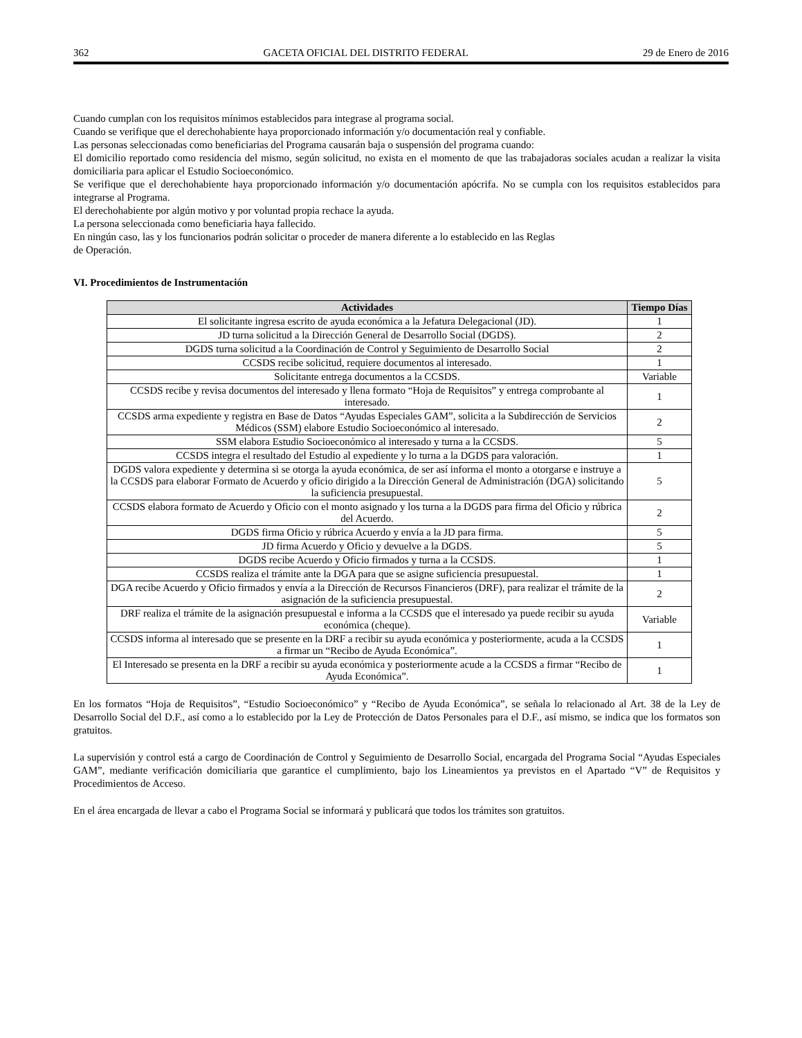362 GACETA OFICIAL DEL DISTRITO FEDERAL 29 de Enero de 2016
Cuando cumplan con los requisitos mínimos establecidos para integrase al programa social.
Cuando se verifique que el derechohabiente haya proporcionado información y/o documentación real y confiable.
Las personas seleccionadas como beneficiarias del Programa causarán baja o suspensión del programa cuando:
El domicilio reportado como residencia del mismo, según solicitud, no exista en el momento de que las trabajadoras sociales acudan a realizar la visita domiciliaria para aplicar el Estudio Socioeconómico.
Se verifique que el derechohabiente haya proporcionado información y/o documentación apócrifa. No se cumpla con los requisitos establecidos para integrarse al Programa.
El derechohabiente por algún motivo y por voluntad propia rechace la ayuda.
La persona seleccionada como beneficiaria haya fallecido.
En ningún caso, las y los funcionarios podrán solicitar o proceder de manera diferente a lo establecido en las Reglas
de Operación.
VI. Procedimientos de Instrumentación
| Actividades | Tiempo Días |
| --- | --- |
| El solicitante ingresa escrito de ayuda económica a la Jefatura Delegacional (JD). | 1 |
| JD turna solicitud a la Dirección General de Desarrollo Social (DGDS). | 2 |
| DGDS turna solicitud a la Coordinación de Control y Seguimiento de Desarrollo Social | 2 |
| CCSDS recibe solicitud, requiere documentos al interesado. | 1 |
| Solicitante entrega documentos a la CCSDS. | Variable |
| CCSDS recibe y revisa documentos del interesado y llena formato “Hoja de Requisitos” y entrega comprobante al interesado. | 1 |
| CCSDS arma expediente y registra en Base de Datos “Ayudas Especiales GAM”, solicita a la Subdirección de Servicios Médicos (SSM) elabore Estudio Socioeconómico al interesado. | 2 |
| SSM elabora Estudio Socioeconómico al interesado y turna a la CCSDS. | 5 |
| CCSDS integra el resultado del Estudio al expediente y lo turna a la DGDS para valoración. | 1 |
| DGDS valora expediente y determina si se otorga la ayuda económica, de ser así informa el monto a otorgarse e instruye a la CCSDS para elaborar Formato de Acuerdo y oficio dirigido a la Dirección General de Administración (DGA) solicitando la suficiencia presupuestal. | 5 |
| CCSDS elabora formato de Acuerdo y Oficio con el monto asignado y los turna a la DGDS para firma del Oficio y rúbrica del Acuerdo. | 2 |
| DGDS firma Oficio y rúbrica Acuerdo y envía a la JD para firma. | 5 |
| JD firma Acuerdo y Oficio y devuelve a la DGDS. | 5 |
| DGDS recibe Acuerdo y Oficio firmados y turna a la CCSDS. | 1 |
| CCSDS realiza el trámite ante la DGA para que se asigne suficiencia presupuestal. | 1 |
| DGA recibe Acuerdo y Oficio firmados y envía a la Dirección de Recursos Financieros (DRF), para realizar el trámite de la asignación de la suficiencia presupuestal. | 2 |
| DRF realiza el trámite de la asignación presupuestal e informa a la CCSDS que el interesado ya puede recibir su ayuda económica (cheque). | Variable |
| CCSDS informa al interesado que se presente en la DRF a recibir su ayuda económica y posteriormente, acuda a la CCSDS a firmar un “Recibo de Ayuda Económica”. | 1 |
| El Interesado se presenta en la DRF a recibir su ayuda económica y posteriormente acude a la CCSDS a firmar “Recibo de Ayuda Económica”. | 1 |
En los formatos “Hoja de Requisitos”, “Estudio Socioeconómico” y “Recibo de Ayuda Económica”, se señala lo relacionado al Art. 38 de la Ley de Desarrollo Social del D.F., así como a lo establecido por la Ley de Protección de Datos Personales para el D.F., así mismo, se indica que los formatos son gratuitos.
La supervisión y control está a cargo de Coordinación de Control y Seguimiento de Desarrollo Social, encargada del Programa Social “Ayudas Especiales GAM”, mediante verificación domiciliaria que garantice el cumplimiento, bajo los Lineamientos ya previstos en el Apartado “V” de Requisitos y Procedimientos de Acceso.
En el área encargada de llevar a cabo el Programa Social se informará y publicará que todos los trámites son gratuitos.